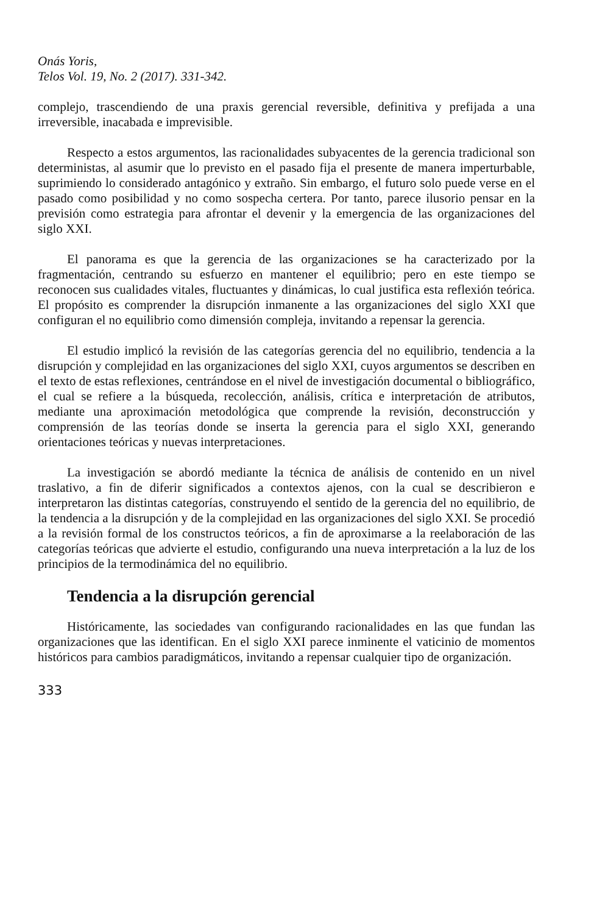Onás Yoris,
Telos Vol. 19, No. 2 (2017). 331-342.
complejo, trascendiendo de una praxis gerencial reversible, definitiva y prefijada a una irreversible, inacabada e imprevisible.
Respecto a estos argumentos, las racionalidades subyacentes de la gerencia tradicional son deterministas, al asumir que lo previsto en el pasado fija el presente de manera imperturbable, suprimiendo lo considerado antagónico y extraño. Sin embargo, el futuro solo puede verse en el pasado como posibilidad y no como sospecha certera. Por tanto, parece ilusorio pensar en la previsión como estrategia para afrontar el devenir y la emergencia de las organizaciones del siglo XXI.
El panorama es que la gerencia de las organizaciones se ha caracterizado por la fragmentación, centrando su esfuerzo en mantener el equilibrio; pero en este tiempo se reconocen sus cualidades vitales, fluctuantes y dinámicas, lo cual justifica esta reflexión teórica. El propósito es comprender la disrupción inmanente a las organizaciones del siglo XXI que configuran el no equilibrio como dimensión compleja, invitando a repensar la gerencia.
El estudio implicó la revisión de las categorías gerencia del no equilibrio, tendencia a la disrupción y complejidad en las organizaciones del siglo XXI, cuyos argumentos se describen en el texto de estas reflexiones, centrándose en el nivel de investigación documental o bibliográfico, el cual se refiere a la búsqueda, recolección, análisis, crítica e interpretación de atributos, mediante una aproximación metodológica que comprende la revisión, deconstrucción y comprensión de las teorías donde se inserta la gerencia para el siglo XXI, generando orientaciones teóricas y nuevas interpretaciones.
La investigación se abordó mediante la técnica de análisis de contenido en un nivel traslativo, a fin de diferir significados a contextos ajenos, con la cual se describieron e interpretaron las distintas categorías, construyendo el sentido de la gerencia del no equilibrio, de la tendencia a la disrupción y de la complejidad en las organizaciones del siglo XXI. Se procedió a la revisión formal de los constructos teóricos, a fin de aproximarse a la reelaboración de las categorías teóricas que advierte el estudio, configurando una nueva interpretación a la luz de los principios de la termodinámica del no equilibrio.
Tendencia a la disrupción gerencial
Históricamente, las sociedades van configurando racionalidades en las que fundan las organizaciones que las identifican. En el siglo XXI parece inminente el vaticinio de momentos históricos para cambios paradigmáticos, invitando a repensar cualquier tipo de organización.
333